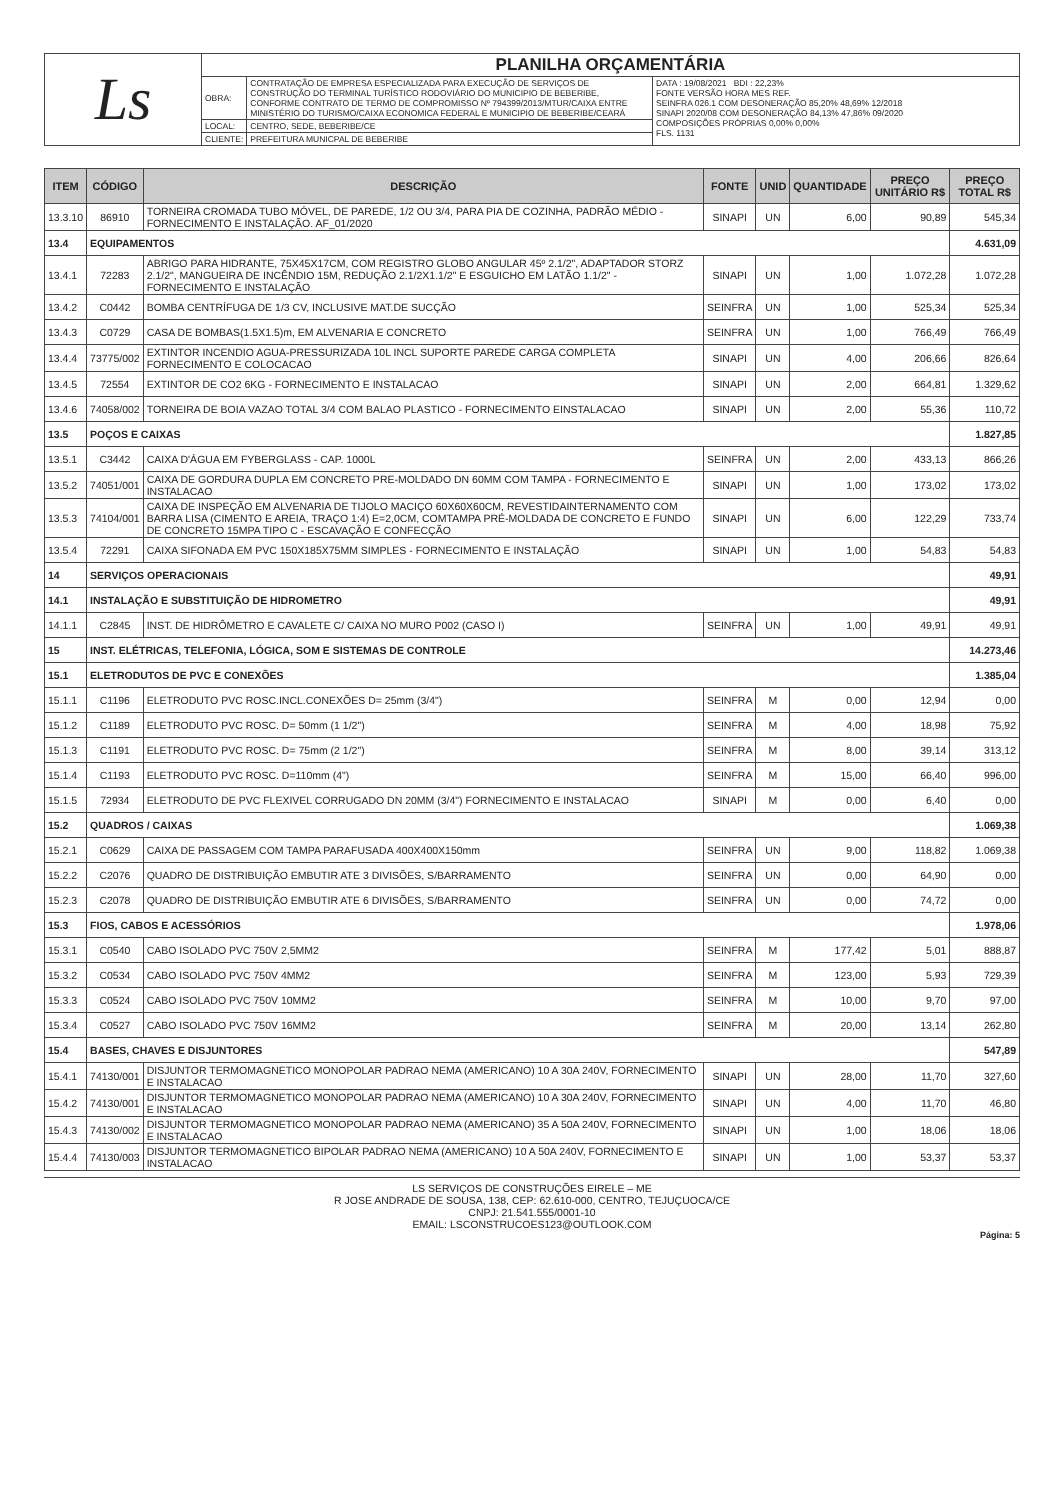| Ls | PLANILHA ORÇAMENTÁRIA | | |
| | OBRA: | CONTRATAÇÃO DE EMPRESA ESPECIALIZADA PARA EXECUÇÃO DE SERVIÇOS DE CONSTRUÇÃO DO TERMINAL TURÍSTICO RODOVIÁRIO DO MUNICIPIO DE BEBERIBE, CONFORME CONTRATO DE TERMO DE COMPROMISSO Nº 794399/2013/MTUR/CAIXA ENTRE MINISTÉRIO DO TURISMO/CAIXA ECONOMICA FEDERAL E MUNICIPIO DE BEBERIBE/CEARÁ | DATA : 19/08/2021 BDI : 22,23% FONTE VERSÃO HORA MES REF. SEINFRA 026.1 COM DESONERAÇÃO 85,20% 48,69% 12/2018 SINAPI 2020/08 COM DESONERAÇÃO 84,13% 47,86% 09/2020 COMPOSIÇÕES PRÓPRIAS 0,00% 0,00% FLS. 1131 |
| | LOCAL: | CENTRO, SEDE, BEBERIBE/CE | |
| | CLIENTE: | PREFEITURA MUNICPAL DE BEBERIBE | |
| ITEM | CÓDIGO | DESCRIÇÃO | FONTE | UNID | QUANTIDADE | PREÇO UNITÁRIO R$ | PREÇO TOTAL R$ |
| --- | --- | --- | --- | --- | --- | --- | --- |
| 13.3.10 | 86910 | TORNEIRA CROMADA TUBO MÓVEL, DE PAREDE, 1/2 OU 3/4, PARA PIA DE COZINHA, PADRÃO MÉDIO - FORNECIMENTO E INSTALAÇÃO. AF_01/2020 | SINAPI | UN | 6,00 | 90,89 | 545,34 |
| 13.4 | EQUIPAMENTOS | | | | | | 4.631,09 |
| 13.4.1 | 72283 | ABRIGO PARA HIDRANTE, 75X45X17CM, COM REGISTRO GLOBO ANGULAR 45º 2.1/2", ADAPTADOR STORZ 2.1/2", MANGUEIRA DE INCÊNDIO 15M, REDUÇÃO 2.1/2X1.1/2" E ESGUICHO EM LATÃO 1.1/2" - FORNECIMENTO E INSTALAÇÃO | SINAPI | UN | 1,00 | 1.072,28 | 1.072,28 |
| 13.4.2 | C0442 | BOMBA CENTRÍFUGA DE 1/3 CV, INCLUSIVE MAT.DE SUCÇÃO | SEINFRA | UN | 1,00 | 525,34 | 525,34 |
| 13.4.3 | C0729 | CASA DE BOMBAS(1.5X1.5)m, EM ALVENARIA E CONCRETO | SEINFRA | UN | 1,00 | 766,49 | 766,49 |
| 13.4.4 | 73775/002 | EXTINTOR INCENDIO AGUA-PRESSURIZADA 10L INCL SUPORTE PAREDE CARGA COMPLETA FORNECIMENTO E COLOCACAO | SINAPI | UN | 4,00 | 206,66 | 826,64 |
| 13.4.5 | 72554 | EXTINTOR DE CO2 6KG - FORNECIMENTO E INSTALACAO | SINAPI | UN | 2,00 | 664,81 | 1.329,62 |
| 13.4.6 | 74058/002 | TORNEIRA DE BOIA VAZAO TOTAL 3/4 COM BALAO PLASTICO - FORNECIMENTO EINSTALACAO | SINAPI | UN | 2,00 | 55,36 | 110,72 |
| 13.5 | POÇOS E CAIXAS | | | | | | 1.827,85 |
| 13.5.1 | C3442 | CAIXA D'ÁGUA EM FYBERGLASS - CAP. 1000L | SEINFRA | UN | 2,00 | 433,13 | 866,26 |
| 13.5.2 | 74051/001 | CAIXA DE GORDURA DUPLA EM CONCRETO PRE-MOLDADO DN 60MM COM TAMPA - FORNECIMENTO E INSTALACAO | SINAPI | UN | 1,00 | 173,02 | 173,02 |
| 13.5.3 | 74104/001 | CAIXA DE INSPEÇÃO EM ALVENARIA DE TIJOLO MACIÇO 60X60X60CM, REVESTIDAINTERNAMENTO COM BARRA LISA (CIMENTO E AREIA, TRAÇO 1:4) E=2,0CM, COMTAMPA PRÉ-MOLDADA DE CONCRETO E FUNDO DE CONCRETO 15MPA TIPO C - ESCAVAÇÃO E CONFECÇÃO | SINAPI | UN | 6,00 | 122,29 | 733,74 |
| 13.5.4 | 72291 | CAIXA SIFONADA EM PVC 150X185X75MM SIMPLES - FORNECIMENTO E INSTALAÇÃO | SINAPI | UN | 1,00 | 54,83 | 54,83 |
| 14 | SERVIÇOS OPERACIONAIS | | | | | | 49,91 |
| 14.1 | INSTALAÇÃO E SUBSTITUIÇÃO DE HIDROMETRO | | | | | | 49,91 |
| 14.1.1 | C2845 | INST. DE HIDRÔMETRO E CAVALETE C/ CAIXA NO MURO P002 (CASO I) | SEINFRA | UN | 1,00 | 49,91 | 49,91 |
| 15 | INST. ELÉTRICAS, TELEFONIA, LÓGICA, SOM E SISTEMAS DE CONTROLE | | | | | | 14.273,46 |
| 15.1 | ELETRODUTOS DE PVC E CONEXÕES | | | | | | 1.385,04 |
| 15.1.1 | C1196 | ELETRODUTO PVC ROSC.INCL.CONEXÕES D= 25mm (3/4") | SEINFRA | M | 0,00 | 12,94 | 0,00 |
| 15.1.2 | C1189 | ELETRODUTO PVC ROSC. D= 50mm (1 1/2") | SEINFRA | M | 4,00 | 18,98 | 75,92 |
| 15.1.3 | C1191 | ELETRODUTO PVC ROSC. D= 75mm (2 1/2") | SEINFRA | M | 8,00 | 39,14 | 313,12 |
| 15.1.4 | C1193 | ELETRODUTO PVC ROSC. D=110mm (4") | SEINFRA | M | 15,00 | 66,40 | 996,00 |
| 15.1.5 | 72934 | ELETRODUTO DE PVC FLEXIVEL CORRUGADO DN 20MM (3/4") FORNECIMENTO E INSTALACAO | SINAPI | M | 0,00 | 6,40 | 0,00 |
| 15.2 | QUADROS / CAIXAS | | | | | | 1.069,38 |
| 15.2.1 | C0629 | CAIXA DE PASSAGEM COM TAMPA PARAFUSADA 400X400X150mm | SEINFRA | UN | 9,00 | 118,82 | 1.069,38 |
| 15.2.2 | C2076 | QUADRO DE DISTRIBUIÇÃO EMBUTIR ATE 3 DIVISÕES, S/BARRAMENTO | SEINFRA | UN | 0,00 | 64,90 | 0,00 |
| 15.2.3 | C2078 | QUADRO DE DISTRIBUIÇÃO EMBUTIR ATE 6 DIVISÕES, S/BARRAMENTO | SEINFRA | UN | 0,00 | 74,72 | 0,00 |
| 15.3 | FIOS, CABOS E ACESSÓRIOS | | | | | | 1.978,06 |
| 15.3.1 | C0540 | CABO ISOLADO PVC 750V 2,5MM2 | SEINFRA | M | 177,42 | 5,01 | 888,87 |
| 15.3.2 | C0534 | CABO ISOLADO PVC 750V 4MM2 | SEINFRA | M | 123,00 | 5,93 | 729,39 |
| 15.3.3 | C0524 | CABO ISOLADO PVC 750V 10MM2 | SEINFRA | M | 10,00 | 9,70 | 97,00 |
| 15.3.4 | C0527 | CABO ISOLADO PVC 750V 16MM2 | SEINFRA | M | 20,00 | 13,14 | 262,80 |
| 15.4 | BASES, CHAVES E DISJUNTORES | | | | | | 547,89 |
| 15.4.1 | 74130/001 | DISJUNTOR TERMOMAGNETICO MONOPOLAR PADRAO NEMA (AMERICANO) 10 A 30A 240V, FORNECIMENTO E INSTALACAO | SINAPI | UN | 28,00 | 11,70 | 327,60 |
| 15.4.2 | 74130/001 | DISJUNTOR TERMOMAGNETICO MONOPOLAR PADRAO NEMA (AMERICANO) 10 A 30A 240V, FORNECIMENTO E INSTALACAO | SINAPI | UN | 4,00 | 11,70 | 46,80 |
| 15.4.3 | 74130/002 | DISJUNTOR TERMOMAGNETICO MONOPOLAR PADRAO NEMA (AMERICANO) 35 A 50A 240V, FORNECIMENTO E INSTALACAO | SINAPI | UN | 1,00 | 18,06 | 18,06 |
| 15.4.4 | 74130/003 | DISJUNTOR TERMOMAGNETICO BIPOLAR PADRAO NEMA (AMERICANO) 10 A 50A 240V, FORNECIMENTO E INSTALACAO | SINAPI | UN | 1,00 | 53,37 | 53,37 |
LS SERVIÇOS DE CONSTRUÇÕES EIRELE – ME
R JOSE ANDRADE DE SOUSA, 138, CEP: 62.610-000, CENTRO, TEJUÇUOCA/CE
CNPJ: 21.541.555/0001-10
EMAIL: LSCONSTRUCOES123@OUTLOOK.COM
Página: 5